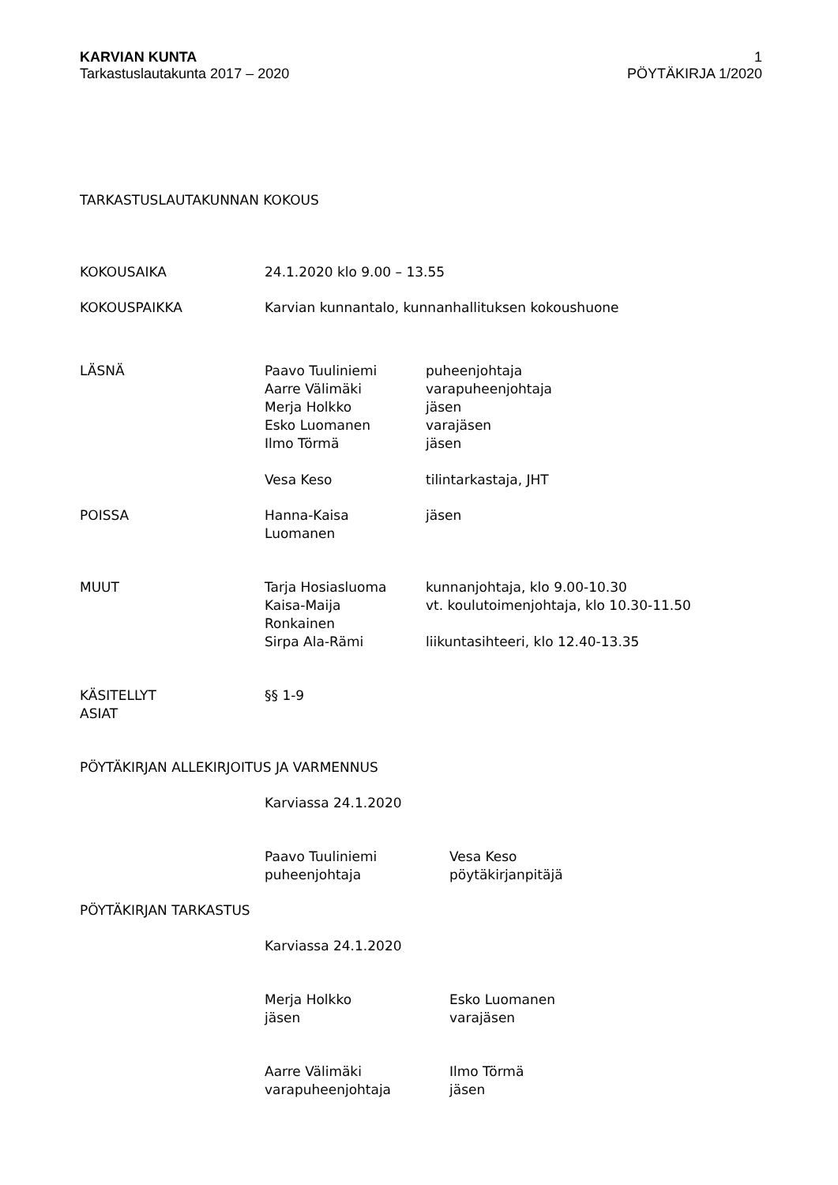KARVIAN KUNTA
Tarkastuslautakunta 2017 – 2020
1
PÖYTÄKIRJA 1/2020
TARKASTUSLAUTAKUNNAN KOKOUS
KOKOUSAIKA 24.1.2020 klo 9.00 – 13.55
KOKOUSPAIKKA Karvian kunnantalo, kunnanhallituksen kokoushuone
LÄSNÄ Paavo Tuuliniemi
Aarre Välimäki
Merja Holkko
Esko Luomanen
Ilmo Törmä
Vesa Keso
puheenjohtaja
varapuheenjohtaja
jäsen
varajäsen
jäsen
tilintarkastaja, JHT
POISSA Hanna-Kaisa
Luomanen
jäsen
MUUT Tarja Hosiasluoma
Kaisa-Maija
Ronkainen
Sirpa Ala-Rämi
kunnanjohtaja, klo 9.00-10.30
vt. koulutoimenjohtaja, klo 10.30-11.50
liikuntasihteeri, klo 12.40-13.35
KÄSITELLYT
ASIAT
§§ 1-9
PÖYTÄKIRJAN ALLEKIRJOITUS JA VARMENNUS
Karviassa 24.1.2020
Paavo Tuuliniemi
puheenjohtaja
Vesa Keso
pöytäkirjanpitäjä
PÖYTÄKIRJAN TARKASTUS
Karviassa 24.1.2020
Merja Holkko
jäsen
Esko Luomanen
varajäsen
Aarre Välimäki
varapuheenjohtaja
Ilmo Törmä
jäsen